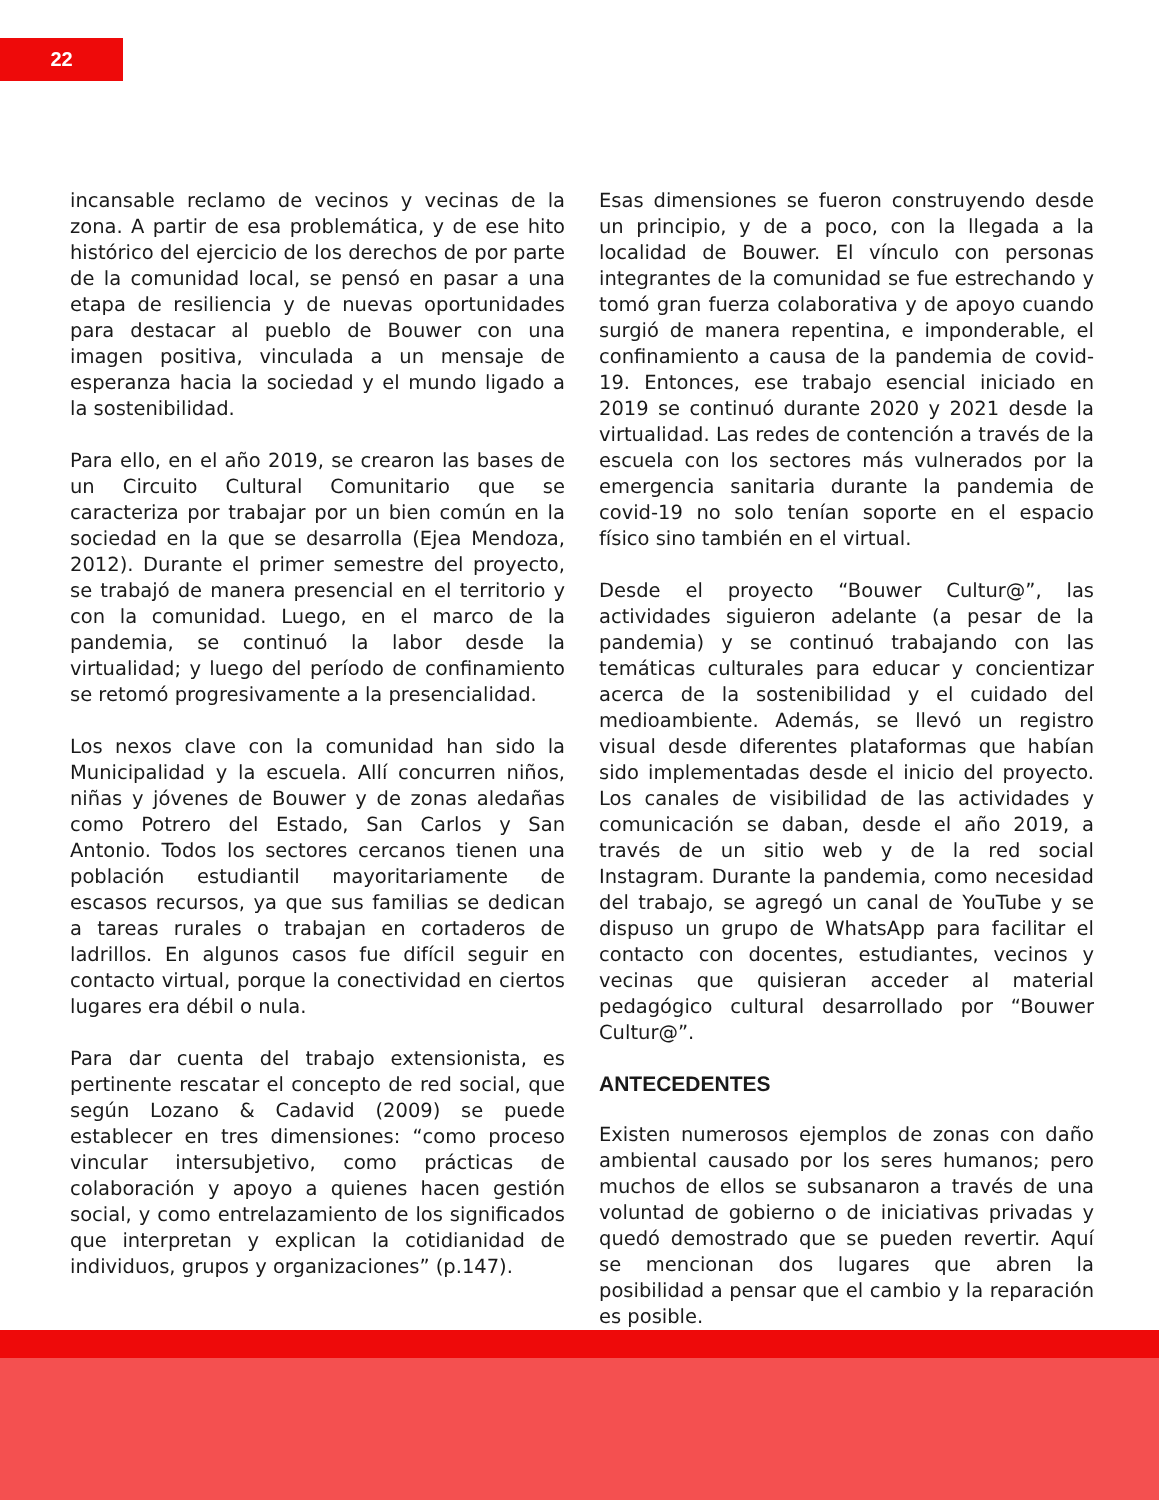22
incansable reclamo de vecinos y vecinas de la zona. A partir de esa problemática, y de ese hito histórico del ejercicio de los derechos de por parte de la comunidad local, se pensó en pasar a una etapa de resiliencia y de nuevas oportunidades para destacar al pueblo de Bouwer con una imagen positiva, vinculada a un mensaje de esperanza hacia la sociedad y el mundo ligado a la sostenibilidad.
Para ello, en el año 2019, se crearon las bases de un Circuito Cultural Comunitario que se caracteriza por trabajar por un bien común en la sociedad en la que se desarrolla (Ejea Mendoza, 2012). Durante el primer semestre del proyecto, se trabajó de manera presencial en el territorio y con la comunidad. Luego, en el marco de la pandemia, se continuó la labor desde la virtualidad; y luego del período de confinamiento se retomó progresivamente a la presencialidad.
Los nexos clave con la comunidad han sido la Municipalidad y la escuela. Allí concurren niños, niñas y jóvenes de Bouwer y de zonas aledañas como Potrero del Estado, San Carlos y San Antonio. Todos los sectores cercanos tienen una población estudiantil mayoritariamente de escasos recursos, ya que sus familias se dedican a tareas rurales o trabajan en cortaderos de ladrillos. En algunos casos fue difícil seguir en contacto virtual, porque la conectividad en ciertos lugares era débil o nula.
Para dar cuenta del trabajo extensionista, es pertinente rescatar el concepto de red social, que según Lozano & Cadavid (2009) se puede establecer en tres dimensiones: “como proceso vincular intersubjetivo, como prácticas de colaboración y apoyo a quienes hacen gestión social, y como entrelazamiento de los significados que interpretan y explican la cotidianidad de individuos, grupos y organizaciones” (p.147).
Esas dimensiones se fueron construyendo desde un principio, y de a poco, con la llegada a la localidad de Bouwer. El vínculo con personas integrantes de la comunidad se fue estrechando y tomó gran fuerza colaborativa y de apoyo cuando surgió de manera repentina, e imponderable, el confinamiento a causa de la pandemia de covid-19. Entonces, ese trabajo esencial iniciado en 2019 se continuó durante 2020 y 2021 desde la virtualidad. Las redes de contención a través de la escuela con los sectores más vulnerados por la emergencia sanitaria durante la pandemia de covid-19 no solo tenían soporte en el espacio físico sino también en el virtual.
Desde el proyecto “Bouwer Cultur@”, las actividades siguieron adelante (a pesar de la pandemia) y se continuó trabajando con las temáticas culturales para educar y concientizar acerca de la sostenibilidad y el cuidado del medioambiente. Además, se llevó un registro visual desde diferentes plataformas que habían sido implementadas desde el inicio del proyecto. Los canales de visibilidad de las actividades y comunicación se daban, desde el año 2019, a través de un sitio web y de la red social Instagram. Durante la pandemia, como necesidad del trabajo, se agregó un canal de YouTube y se dispuso un grupo de WhatsApp para facilitar el contacto con docentes, estudiantes, vecinos y vecinas que quisieran acceder al material pedagógico cultural desarrollado por “Bouwer Cultur@”.
ANTECEDENTES
Existen numerosos ejemplos de zonas con daño ambiental causado por los seres humanos; pero muchos de ellos se subsanaron a través de una voluntad de gobierno o de iniciativas privadas y quedó demostrado que se pueden revertir. Aquí se mencionan dos lugares que abren la posibilidad a pensar que el cambio y la reparación es posible.